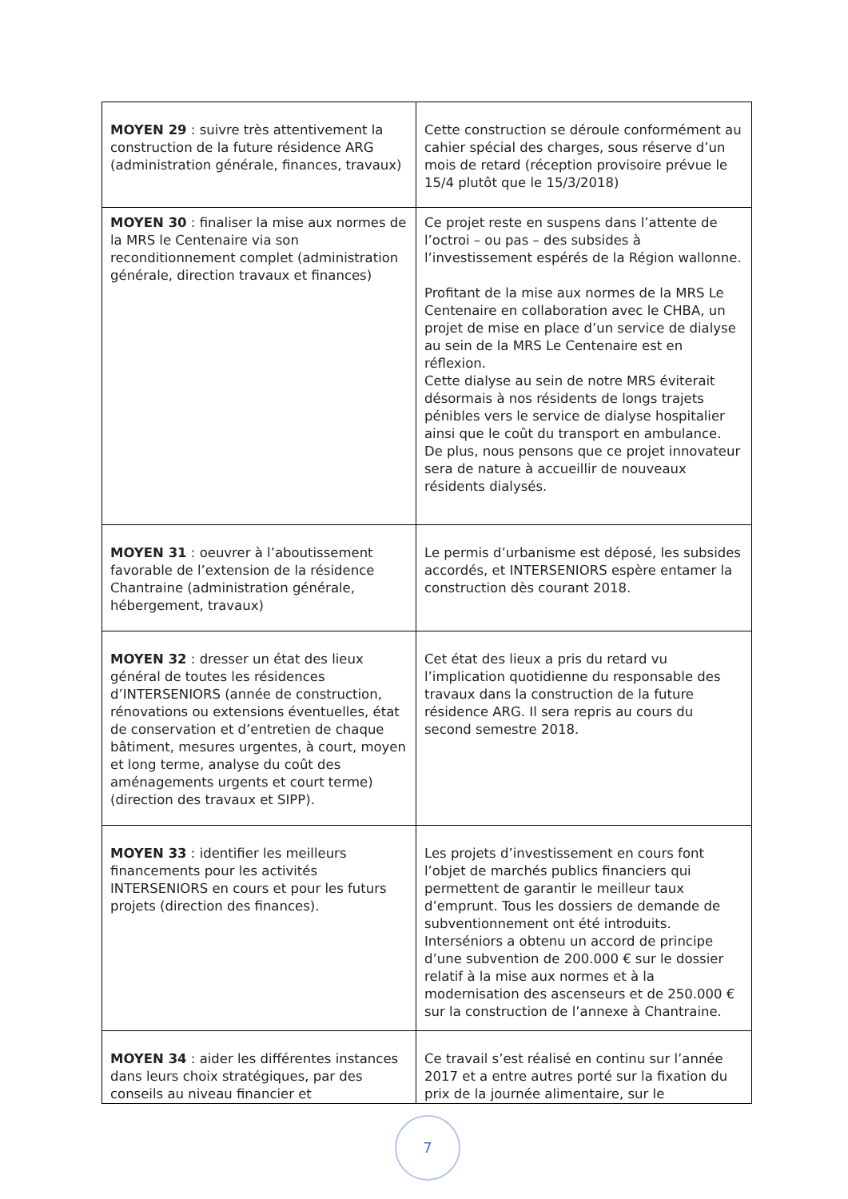| MOYEN 29 : suivre très attentivement la construction de la future résidence ARG (administration générale, finances, travaux) | Cette construction se déroule conformément au cahier spécial des charges, sous réserve d’un mois de retard (réception provisoire prévue le 15/4 plutôt que le 15/3/2018) |
| MOYEN 30 : finaliser la mise aux normes de la MRS le Centenaire via son reconditionnement complet (administration générale, direction travaux et finances) | Ce projet reste en suspens dans l’attente de l’octroi – ou pas – des subsides à l’investissement espérés de la Région wallonne. Profitant de la mise aux normes de la MRS Le Centenaire en collaboration avec le CHBA, un projet de mise en place d’un service de dialyse au sein de la MRS Le Centenaire est en réflexion. Cette dialyse au sein de notre MRS éviterait désormais à nos résidents de longs trajets pénibles vers le service de dialyse hospitalier ainsi que le coût du transport en ambulance. De plus, nous pensons que ce projet innovateur sera de nature à accueillir de nouveaux résidents dialysés. |
| MOYEN 31 : oeuvrer à l’aboutissement favorable de l’extension de la résidence Chantraine (administration générale, hébergement, travaux) | Le permis d’urbanisme est déposé, les subsides accordés, et INTERSENIORS espère entamer la construction dès courant 2018. |
| MOYEN 32 : dresser un état des lieux général de toutes les résidences d’INTERSENIORS (année de construction, rénovations ou extensions éventuelles, état de conservation et d’entretien de chaque bâtiment, mesures urgentes, à court, moyen et long terme, analyse du coût des aménagements urgents et court terme) (direction des travaux et SIPP). | Cet état des lieux a pris du retard vu l’implication quotidienne du responsable des travaux dans la construction de la future résidence ARG. Il sera repris au cours du second semestre 2018. |
| MOYEN 33 : identifier les meilleurs financements pour les activités INTERSENIORS en cours et pour les futurs projets (direction des finances). | Les projets d’investissement en cours font l’objet de marchés publics financiers qui permettent de garantir le meilleur taux d’emprunt. Tous les dossiers de demande de subventionnement ont été introduits. Interséniors a obtenu un accord de principe d’une subvention de 200.000 € sur le dossier relatif à la mise aux normes et à la modernisation des ascenseurs et de 250.000 € sur la construction de l’annexe à Chantraine. |
| MOYEN 34 : aider les différentes instances dans leurs choix stratégiques, par des conseils au niveau financier et | Ce travail s’est réalisé en continu sur l’année 2017 et a entre autres porté sur la fixation du prix de la journée alimentaire, sur le |
7